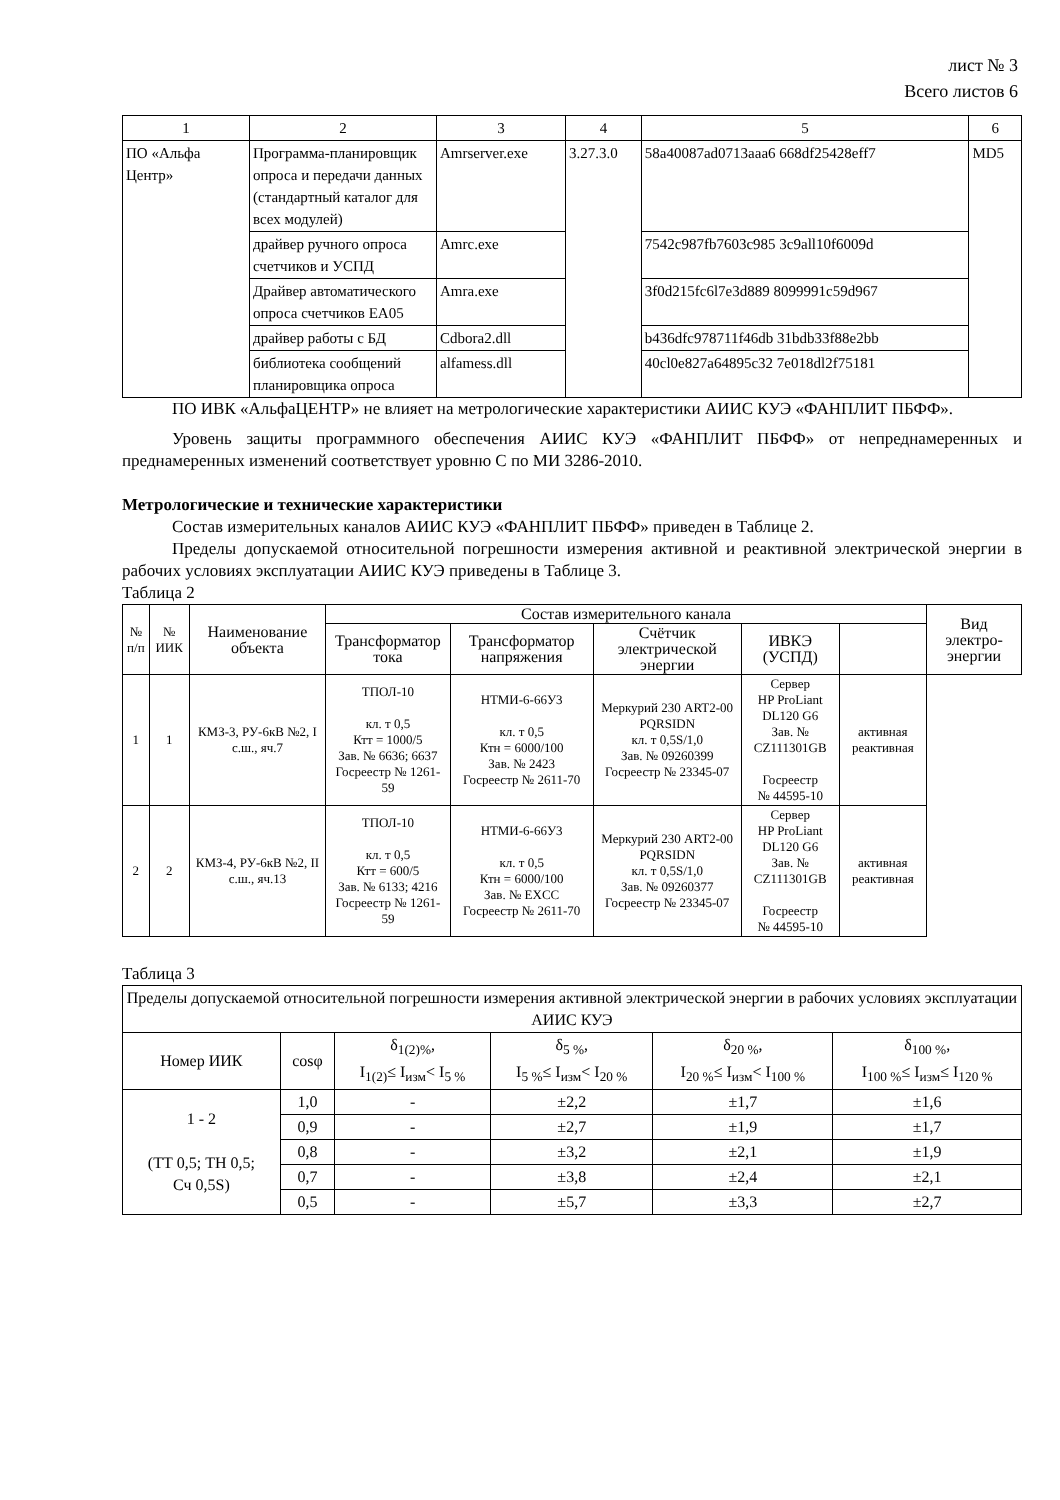лист № 3
Всего листов 6
| 1 | 2 | 3 | 4 | 5 | 6 |
| ПО «Альфа Центр» | Программа-планировщик опроса и передачи данных (стандартный каталог для всех модулей) | Amrserver.exe | 3.27.3.0 | 58a40087ad0713aaa6 668df25428eff7 | MD5 |
| | драйвер ручного опроса счетчиков и УСПД | Amrc.exe | | 7542c987fb7603c985 3c9all10f6009d | |
| | Драйвер автоматического опроса счетчиков ЕА05 | Amra.exe | | 3f0d215fc6l7e3d889 8099991c59d967 | |
| | драйвер работы с БД | Cdbora2.dll | | b436dfc978711f46db 31bdb33f88e2bb | |
| | библиотека сообщений планировщика опроса | alfamess.dll | | 40cl0e827a64895c32 7e018dl2f75181 | |
ПО ИВК «АльфаЦЕНТР» не влияет на метрологические характеристики АИИС КУЭ «ФАНПЛИТ ПБФФ».
Уровень защиты программного обеспечения АИИС КУЭ «ФАНПЛИТ ПБФФ» от непреднамеренных и преднамеренных изменений соответствует уровню С по МИ 3286-2010.
Метрологические и технические характеристики
Состав измерительных каналов АИИС КУЭ «ФАНПЛИТ ПБФФ» приведен в Таблице 2.
Пределы допускаемой относительной погрешности измерения активной и реактивной электрической энергии в рабочих условиях эксплуатации АИИС КУЭ приведены в Таблице 3.
Таблица 2
| № п/п | № ИИК | Наименование объекта | Состав измерительного канала | | | | | Вид электро-энергии |
| --- | --- | --- | --- | --- | --- | --- | --- | --- |
| | | | Трансформатор тока | Трансформатор напряжения | Счётчик электрической энергии | ИВКЭ (УСПД) | | |
| 1 | 1 | КМЗ-3, РУ-6кВ №2, I с.ш., яч.7 | ТПОЛ-10 кл. т 0,5 Ктт = 1000/5 Зав. № 6636; 6637 Госреестр № 1261-59 | НТМИ-6-66У3 кл. т 0,5 Ктн = 6000/100 Зав. № 2423 Госреестр № 2611-70 | Меркурий 230 ART2-00 PQRSIDN кл. т 0,5S/1,0 Зав. № 09260399 Госреестр № 23345-07 | Сервер HP ProLiant DL120 G6 Зав. № CZ111301GB Госреестр № 44595-10 | активная реактивная | |
| 2 | 2 | КМЗ-4, РУ-6кВ №2, II с.ш., яч.13 | ТПОЛ-10 кл. т 0,5 Ктт = 600/5 Зав. № 6133; 4216 Госреестр № 1261-59 | НТМИ-6-66У3 кл. т 0,5 Ктн = 6000/100 Зав. № EXCC Госреестр № 2611-70 | Меркурий 230 ART2-00 PQRSIDN кл. т 0,5S/1,0 Зав. № 09260377 Госреестр № 23345-07 | Сервер HP ProLiant DL120 G6 Зав. № CZ111301GB Госреестр № 44595-10 | активная реактивная | |
Таблица 3
| Пределы допускаемой относительной погрешности измерения активной электрической энергии в рабочих условиях эксплуатации АИИС КУЭ | | | | | |
| --- | --- | --- | --- | --- | --- |
| Номер ИИК | cosφ | δ<sub>1(2)%</sub>, I<sub>1(2)</sub>≤ I<sub>изм</sub>< I<sub>5 %</sub> | δ<sub>5 %</sub>, I<sub>5 %</sub>≤ I<sub>изм</sub>< I<sub>20 %</sub> | δ<sub>20 %</sub>, I<sub>20 %</sub>≤ I<sub>изм</sub>< I<sub>100 %</sub> | δ<sub>100 %</sub>, I<sub>100 %</sub>≤ I<sub>изм</sub>≤ I<sub>120 %</sub> |
| 1 - 2 (ТТ 0,5; ТН 0,5; Сч 0,5S) | 1,0 | - | ±2,2 | ±1,7 | ±1,6 |
| | 0,9 | - | ±2,7 | ±1,9 | ±1,7 |
| | 0,8 | - | ±3,2 | ±2,1 | ±1,9 |
| | 0,7 | - | ±3,8 | ±2,4 | ±2,1 |
| | 0,5 | - | ±5,7 | ±3,3 | ±2,7 |